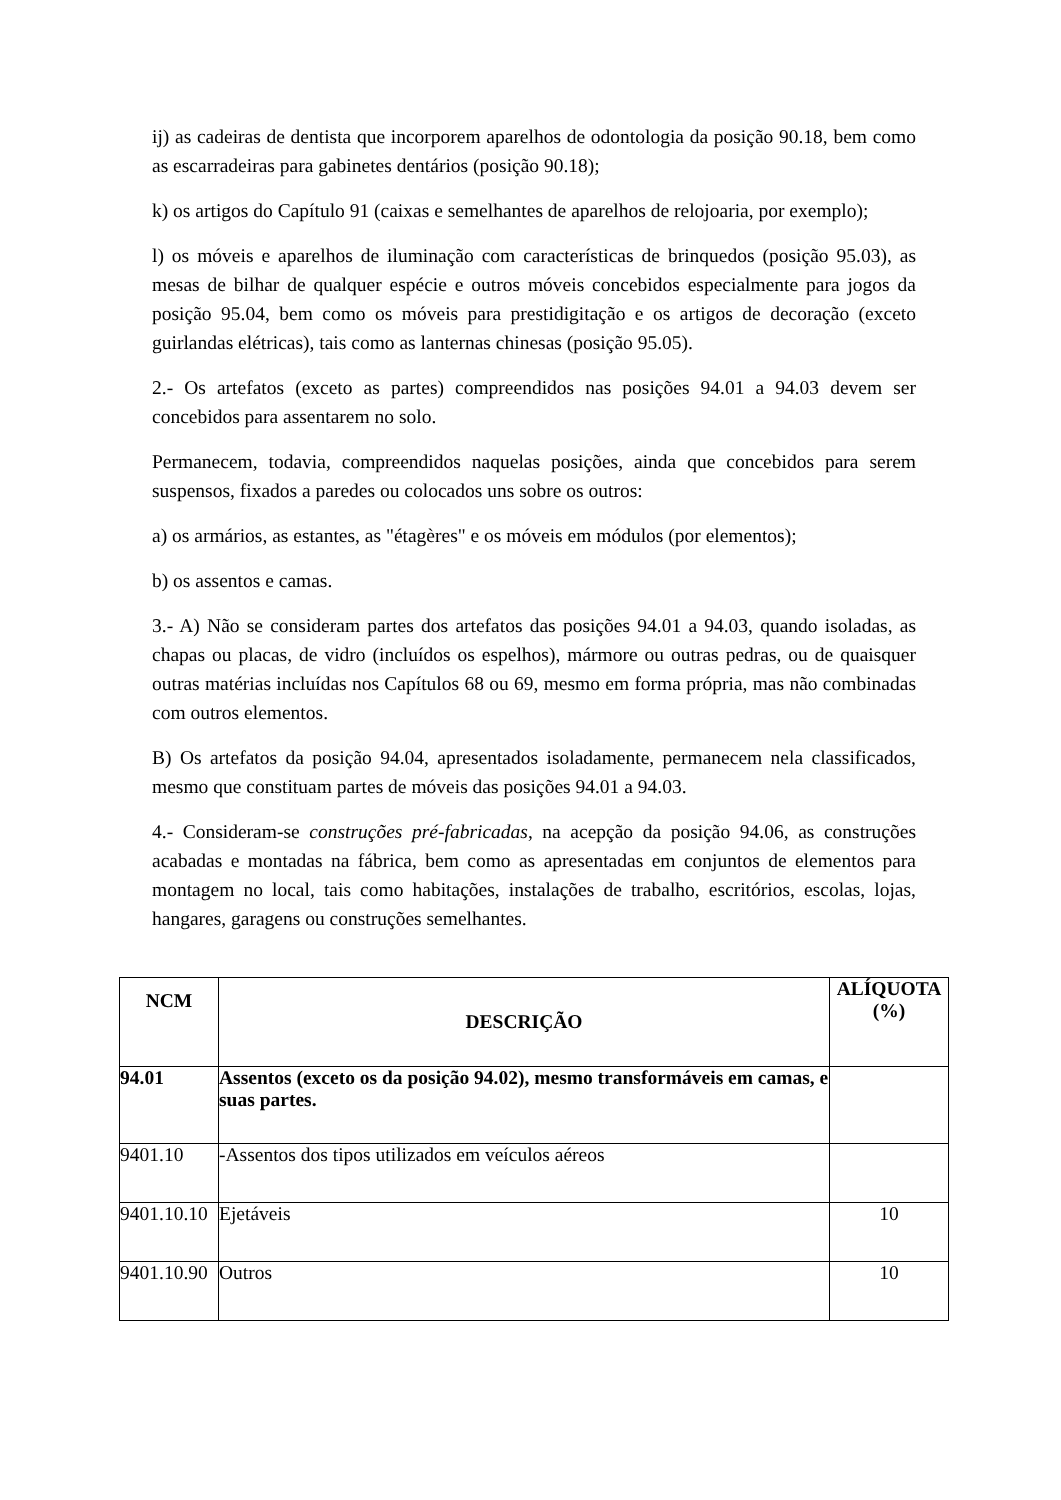ij) as cadeiras de dentista que incorporem aparelhos de odontologia da posição 90.18, bem como as escarradeiras para gabinetes dentários (posição 90.18);
k) os artigos do Capítulo 91 (caixas e semelhantes de aparelhos de relojoaria, por exemplo);
l) os móveis e aparelhos de iluminação com características de brinquedos (posição 95.03), as mesas de bilhar de qualquer espécie e outros móveis concebidos especialmente para jogos da posição 95.04, bem como os móveis para prestidigitação e os artigos de decoração (exceto guirlandas elétricas), tais como as lanternas chinesas (posição 95.05).
2.- Os artefatos (exceto as partes) compreendidos nas posições 94.01 a 94.03 devem ser concebidos para assentarem no solo.
Permanecem, todavia, compreendidos naquelas posições, ainda que concebidos para serem suspensos, fixados a paredes ou colocados uns sobre os outros:
a) os armários, as estantes, as "étagères" e os móveis em módulos (por elementos);
b) os assentos e camas.
3.- A) Não se consideram partes dos artefatos das posições 94.01 a 94.03, quando isoladas, as chapas ou placas, de vidro (incluídos os espelhos), mármore ou outras pedras, ou de quaisquer outras matérias incluídas nos Capítulos 68 ou 69, mesmo em forma própria, mas não combinadas com outros elementos.
B) Os artefatos da posição 94.04, apresentados isoladamente, permanecem nela classificados, mesmo que constituam partes de móveis das posições 94.01 a 94.03.
4.- Consideram-se construções pré-fabricadas, na acepção da posição 94.06, as construções acabadas e montadas na fábrica, bem como as apresentadas em conjuntos de elementos para montagem no local, tais como habitações, instalações de trabalho, escritórios, escolas, lojas, hangares, garagens ou construções semelhantes.
| NCM | DESCRIÇÃO | ALÍQUOTA (%) |
| --- | --- | --- |
| 94.01 | Assentos (exceto os da posição 94.02), mesmo transformáveis em camas, e suas partes. | |
| 9401.10 | -Assentos dos tipos utilizados em veículos aéreos | |
| 9401.10.10 | Ejetáveis | 10 |
| 9401.10.90 | Outros | 10 |